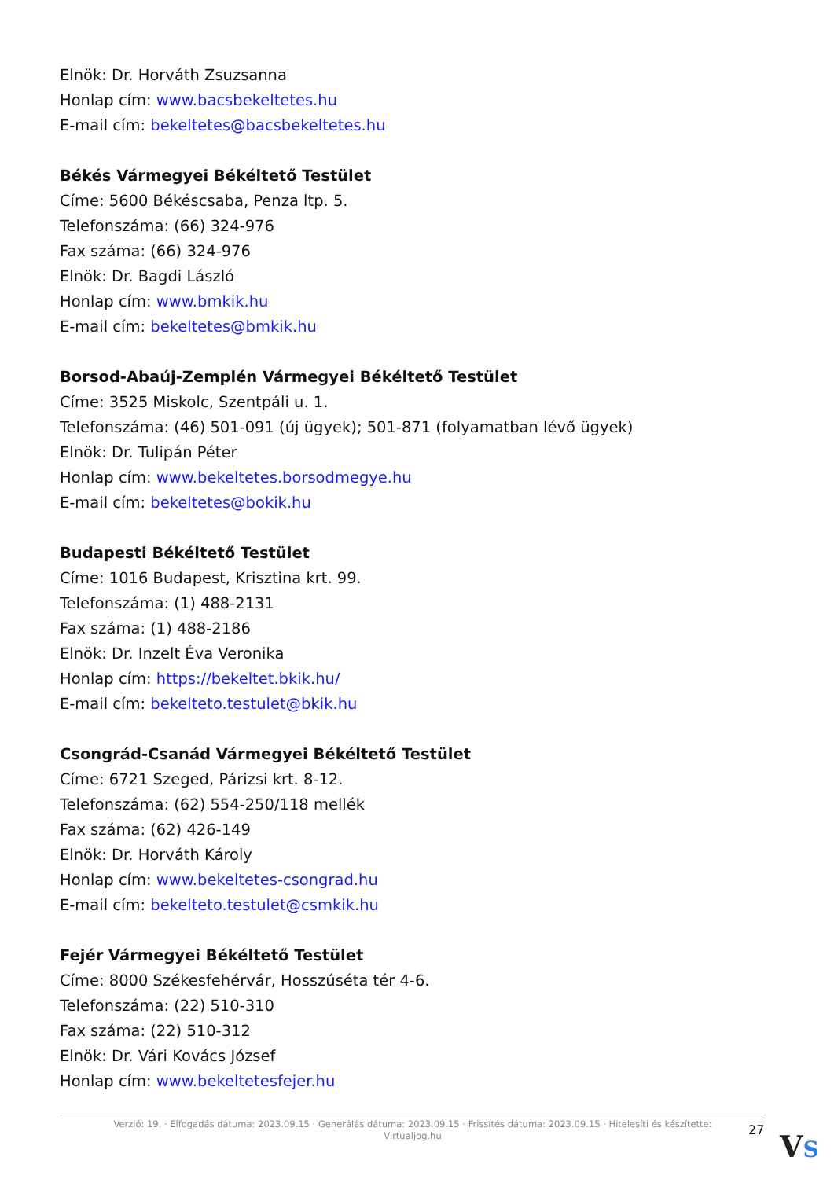Elnök: Dr. Horváth Zsuzsanna
Honlap cím: www.bacsbekeltetes.hu
E-mail cím: bekeltetes@bacsbekeltetes.hu
Békés Vármegyei Békéltető Testület
Címe: 5600 Békéscsaba, Penza ltp. 5.
Telefonszáma: (66) 324-976
Fax száma: (66) 324-976
Elnök: Dr. Bagdi László
Honlap cím: www.bmkik.hu
E-mail cím: bekeltetes@bmkik.hu
Borsod-Abaúj-Zemplén Vármegyei Békéltető Testület
Címe: 3525 Miskolc, Szentpáli u. 1.
Telefonszáma: (46) 501-091 (új ügyek); 501-871 (folyamatban lévő ügyek)
Elnök: Dr. Tulipán Péter
Honlap cím: www.bekeltetes.borsodmegye.hu
E-mail cím: bekeltetes@bokik.hu
Budapesti Békéltető Testület
Címe: 1016 Budapest, Krisztina krt. 99.
Telefonszáma: (1) 488-2131
Fax száma: (1) 488-2186
Elnök: Dr. Inzelt Éva Veronika
Honlap cím: https://bekeltet.bkik.hu/
E-mail cím: bekelteto.testulet@bkik.hu
Csongrád-Csanád Vármegyei Békéltető Testület
Címe: 6721 Szeged, Párizsi krt. 8-12.
Telefonszáma: (62) 554-250/118 mellék
Fax száma: (62) 426-149
Elnök: Dr. Horváth Károly
Honlap cím: www.bekeltetes-csongrad.hu
E-mail cím: bekelteto.testulet@csmkik.hu
Fejér Vármegyei Békéltető Testület
Címe: 8000 Székesfehérvár, Hosszúséta tér 4-6.
Telefonszáma: (22) 510-310
Fax száma: (22) 510-312
Elnök: Dr. Vári Kovács József
Honlap cím: www.bekeltetesfejer.hu
Verzió: 19. · Elfogadás dátuma: 2023.09.15 · Generálás dátuma: 2023.09.15 · Frissítés dátuma: 2023.09.15 · Hitelesíti és készítette:
Virtualjog.hu
27 VS